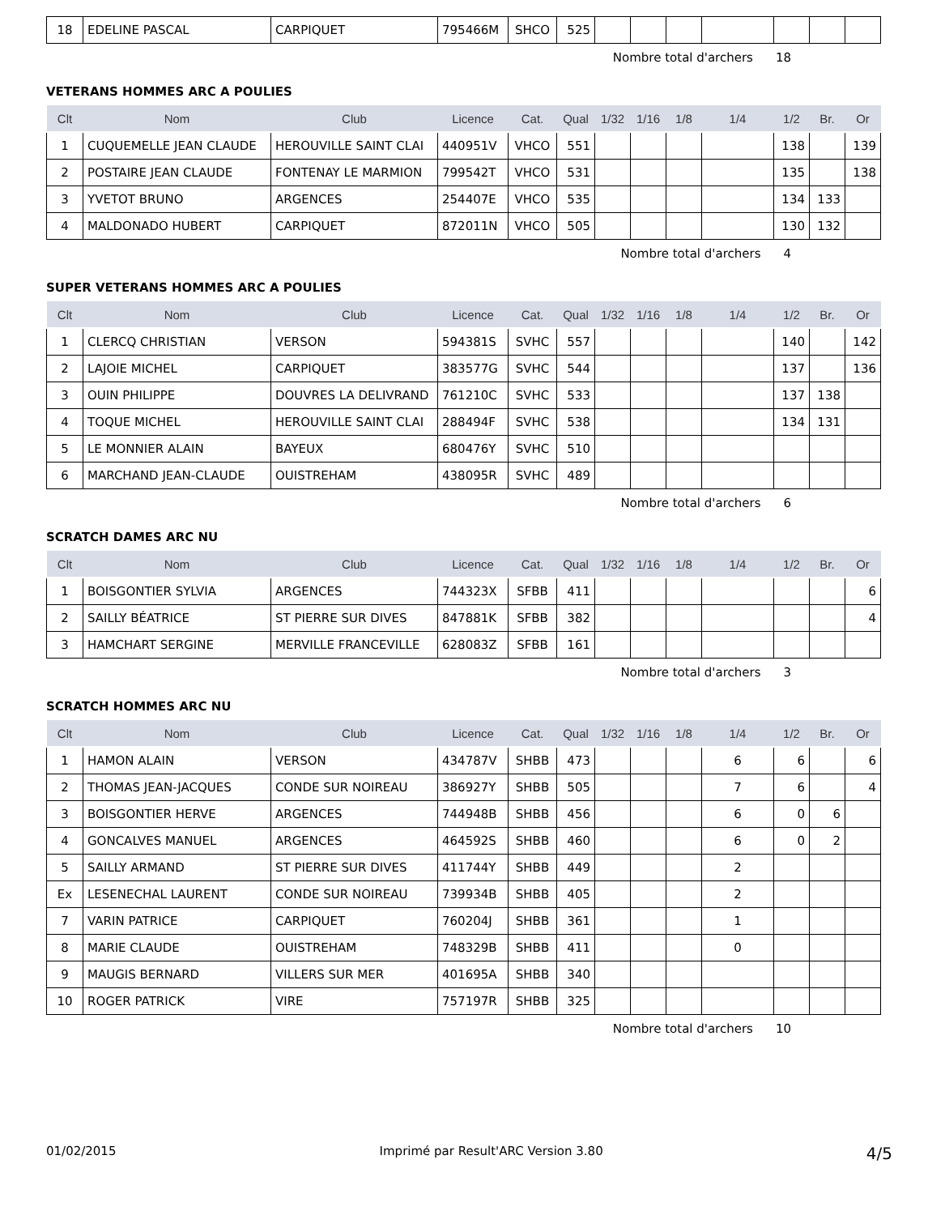| 18 | EDELINE PASCAL | CARPIQUET | 795466M | SHCO | 525 | | | | | | | |
Nombre total d'archers 18
VETERANS HOMMES ARC A POULIES
| Clt | Nom | Club | Licence | Cat. | Qual | 1/32 | 1/16 | 1/8 | 1/4 | 1/2 | Br. | Or |
| --- | --- | --- | --- | --- | --- | --- | --- | --- | --- | --- | --- | --- |
| 1 | CUQUEMELLE JEAN CLAUDE | HEROUVILLE SAINT CLAI | 440951V | VHCO | 551 | | | | | 138 | | 139 |
| 2 | POSTAIRE JEAN CLAUDE | FONTENAY LE MARMION | 799542T | VHCO | 531 | | | | | 135 | | 138 |
| 3 | YVETOT BRUNO | ARGENCES | 254407E | VHCO | 535 | | | | | 134 | 133 | |
| 4 | MALDONADO HUBERT | CARPIQUET | 872011N | VHCO | 505 | | | | | 130 | 132 | |
Nombre total d'archers 4
SUPER VETERANS HOMMES ARC A POULIES
| Clt | Nom | Club | Licence | Cat. | Qual | 1/32 | 1/16 | 1/8 | 1/4 | 1/2 | Br. | Or |
| --- | --- | --- | --- | --- | --- | --- | --- | --- | --- | --- | --- | --- |
| 1 | CLERCQ CHRISTIAN | VERSON | 594381S | SVHC | 557 | | | | | 140 | | 142 |
| 2 | LAJOIE MICHEL | CARPIQUET | 383577G | SVHC | 544 | | | | | 137 | | 136 |
| 3 | OUIN PHILIPPE | DOUVRES LA DELIVRAND | 761210C | SVHC | 533 | | | | | 137 | 138 | |
| 4 | TOQUE MICHEL | HEROUVILLE SAINT CLAI | 288494F | SVHC | 538 | | | | | 134 | 131 | |
| 5 | LE MONNIER ALAIN | BAYEUX | 680476Y | SVHC | 510 | | | | | | | |
| 6 | MARCHAND JEAN-CLAUDE | OUISTREHAM | 438095R | SVHC | 489 | | | | | | | |
Nombre total d'archers 6
SCRATCH DAMES ARC NU
| Clt | Nom | Club | Licence | Cat. | Qual | 1/32 | 1/16 | 1/8 | 1/4 | 1/2 | Br. | Or |
| --- | --- | --- | --- | --- | --- | --- | --- | --- | --- | --- | --- | --- |
| 1 | BOISGONTIER SYLVIA | ARGENCES | 744323X | SFBB | 411 | | | | | | | 6 |
| 2 | SAILLY BÉATRICE | ST PIERRE SUR DIVES | 847881K | SFBB | 382 | | | | | | | 4 |
| 3 | HAMCHART SERGINE | MERVILLE FRANCEVILLE | 628083Z | SFBB | 161 | | | | | | | |
Nombre total d'archers 3
SCRATCH HOMMES ARC NU
| Clt | Nom | Club | Licence | Cat. | Qual | 1/32 | 1/16 | 1/8 | 1/4 | 1/2 | Br. | Or |
| --- | --- | --- | --- | --- | --- | --- | --- | --- | --- | --- | --- | --- |
| 1 | HAMON ALAIN | VERSON | 434787V | SHBB | 473 | | | | 6 | 6 | | 6 |
| 2 | THOMAS JEAN-JACQUES | CONDE SUR NOIREAU | 386927Y | SHBB | 505 | | | | 7 | 6 | | 4 |
| 3 | BOISGONTIER HERVE | ARGENCES | 744948B | SHBB | 456 | | | | 6 | 0 | 6 | |
| 4 | GONCALVES MANUEL | ARGENCES | 464592S | SHBB | 460 | | | | 6 | 0 | 2 | |
| 5 | SAILLY ARMAND | ST PIERRE SUR DIVES | 411744Y | SHBB | 449 | | | | 2 | | | |
| Ex | LESENECHAL LAURENT | CONDE SUR NOIREAU | 739934B | SHBB | 405 | | | | 2 | | | |
| 7 | VARIN PATRICE | CARPIQUET | 760204J | SHBB | 361 | | | | 1 | | | |
| 8 | MARIE CLAUDE | OUISTREHAM | 748329B | SHBB | 411 | | | | 0 | | | |
| 9 | MAUGIS BERNARD | VILLERS SUR MER | 401695A | SHBB | 340 | | | | | | | |
| 10 | ROGER PATRICK | VIRE | 757197R | SHBB | 325 | | | | | | | |
Nombre total d'archers 10
01/02/2015 Imprimé par Result'ARC Version 3.80 4/5